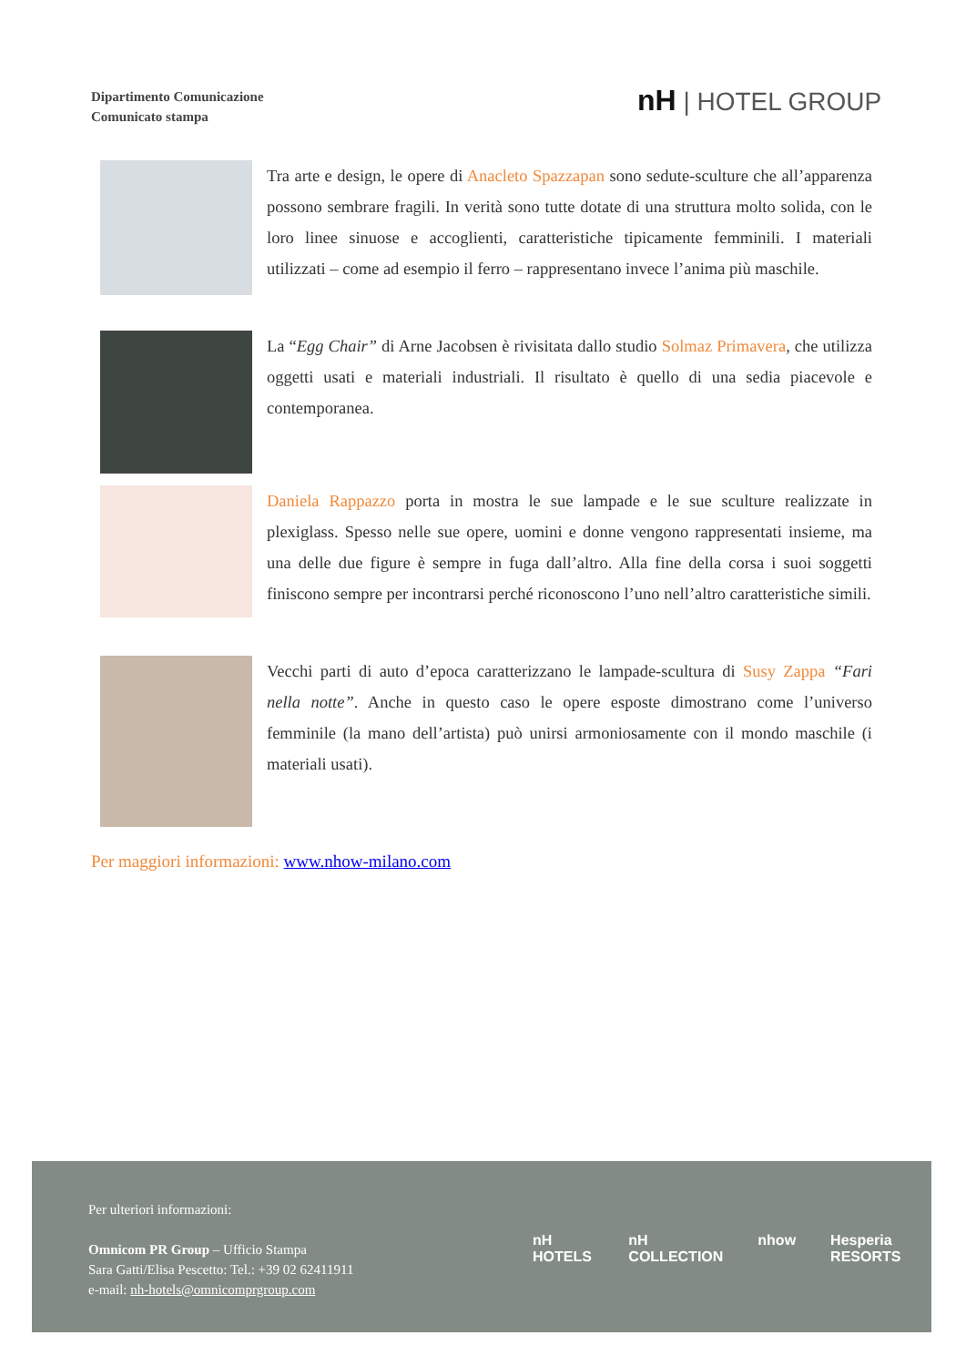Dipartimento Comunicazione
Comunicato stampa
nH | HOTEL GROUP
Tra arte e design, le opere di Anacleto Spazzapan sono sedute-sculture che all’apparenza possono sembrare fragili. In verità sono tutte dotate di una struttura molto solida, con le loro linee sinuose e accoglienti, caratteristiche tipicamente femminili. I materiali utilizzati – come ad esempio il ferro – rappresentano invece l’anima più maschile.
La “Egg Chair” di Arne Jacobsen è rivisitata dallo studio Solmaz Primavera, che utilizza oggetti usati e materiali industriali. Il risultato è quello di una sedia piacevole e contemporanea.
Daniela Rappazzo porta in mostra le sue lampade e le sue sculture realizzate in plexiglass. Spesso nelle sue opere, uomini e donne vengono rappresentati insieme, ma una delle due figure è sempre in fuga dall’altro. Alla fine della corsa i suoi soggetti finiscono sempre per incontrarsi perché riconoscono l’uno nell’altro caratteristiche simili.
Vecchi parti di auto d’epoca caratterizzano le lampade-scultura di Susy Zappa “Fari nella notte”. Anche in questo caso le opere esposte dimostrano come l’universo femminile (la mano dell’artista) può unirsi armoniosamente con il mondo maschile (i materiali usati).
Per maggiori informazioni: www.nhow-milano.com
Per ulteriori informazioni:
Omnicom PR Group – Ufficio Stampa
Sara Gatti/Elisa Pescetto: Tel.: +39 02 62411911
e-mail: nh-hotels@omnicomprgroup.com
nH HOTELS nH COLLECTION nhow Hesperia RESORTS